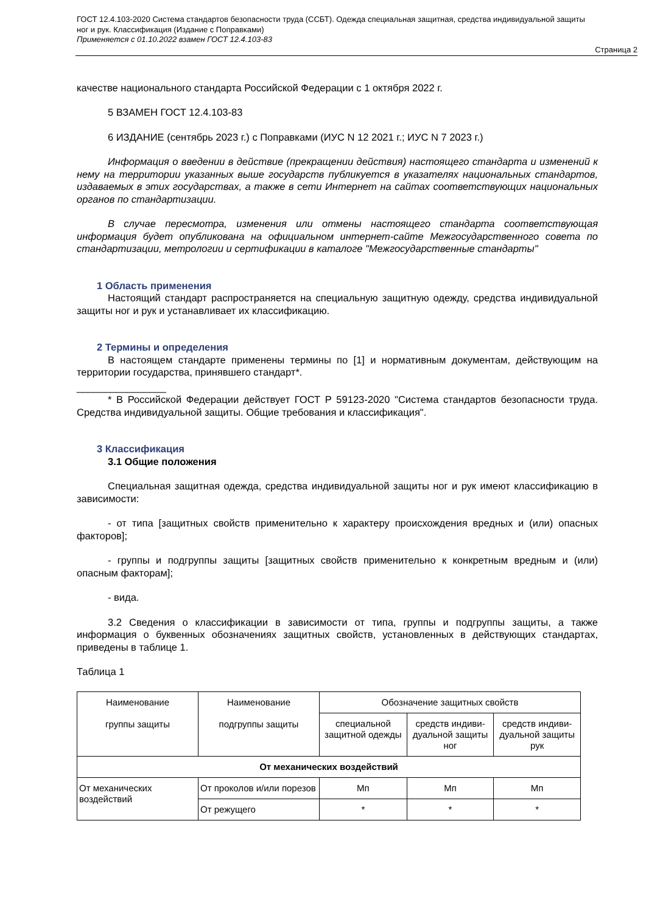ГОСТ 12.4.103-2020 Система стандартов безопасности труда (ССБТ). Одежда специальная защитная, средства индивидуальной защиты ног и рук. Классификация (Издание с Поправками)
Применяется с 01.10.2022 взамен ГОСТ 12.4.103-83
Страница 2
качестве национального стандарта Российской Федерации с 1 октября 2022 г.
5 ВЗАМЕН ГОСТ 12.4.103-83
6 ИЗДАНИЕ (сентябрь 2023 г.) с Поправками (ИУС N 12 2021 г.; ИУС N 7 2023 г.)
Информация о введении в действие (прекращении действия) настоящего стандарта и изменений к нему на территории указанных выше государств публикуется в указателях национальных стандартов, издаваемых в этих государствах, а также в сети Интернет на сайтах соответствующих национальных органов по стандартизации.
В случае пересмотра, изменения или отмены настоящего стандарта соответствующая информация будет опубликована на официальном интернет-сайте Межгосударственного совета по стандартизации, метрологии и сертификации в каталоге "Межгосударственные стандарты"
1 Область применения
Настоящий стандарт распространяется на специальную защитную одежду, средства индивидуальной защиты ног и рук и устанавливает их классификацию.
2 Термины и определения
В настоящем стандарте применены термины по [1] и нормативным документам, действующим на территории государства, принявшего стандарт*.
________________
* В Российской Федерации действует ГОСТ Р 59123-2020 "Система стандартов безопасности труда. Средства индивидуальной защиты. Общие требования и классификация".
3 Классификация
3.1 Общие положения
Специальная защитная одежда, средства индивидуальной защиты ног и рук имеют классификацию в зависимости:
- от типа [защитных свойств применительно к характеру происхождения вредных и (или) опасных факторов];
- группы и подгруппы защиты [защитных свойств применительно к конкретным вредным и (или) опасным факторам];
- вида.
3.2 Сведения о классификации в зависимости от типа, группы и подгруппы защиты, а также информация о буквенных обозначениях защитных свойств, установленных в действующих стандартах, приведены в таблице 1.
Таблица 1
| Наименование группы защиты | Наименование подгруппы защиты | Обозначение защитных свойств | | |
| --- | --- | --- | --- | --- |
| | | специальной защитной одежды | средств индиви-дуальной защиты ног | средств индиви-дуальной защиты рук |
| От механических воздействий | | | | |
| От механических воздействий | От проколов и/или порезов | Мп | Мп | Мп |
| | От режущего | * | * | * |